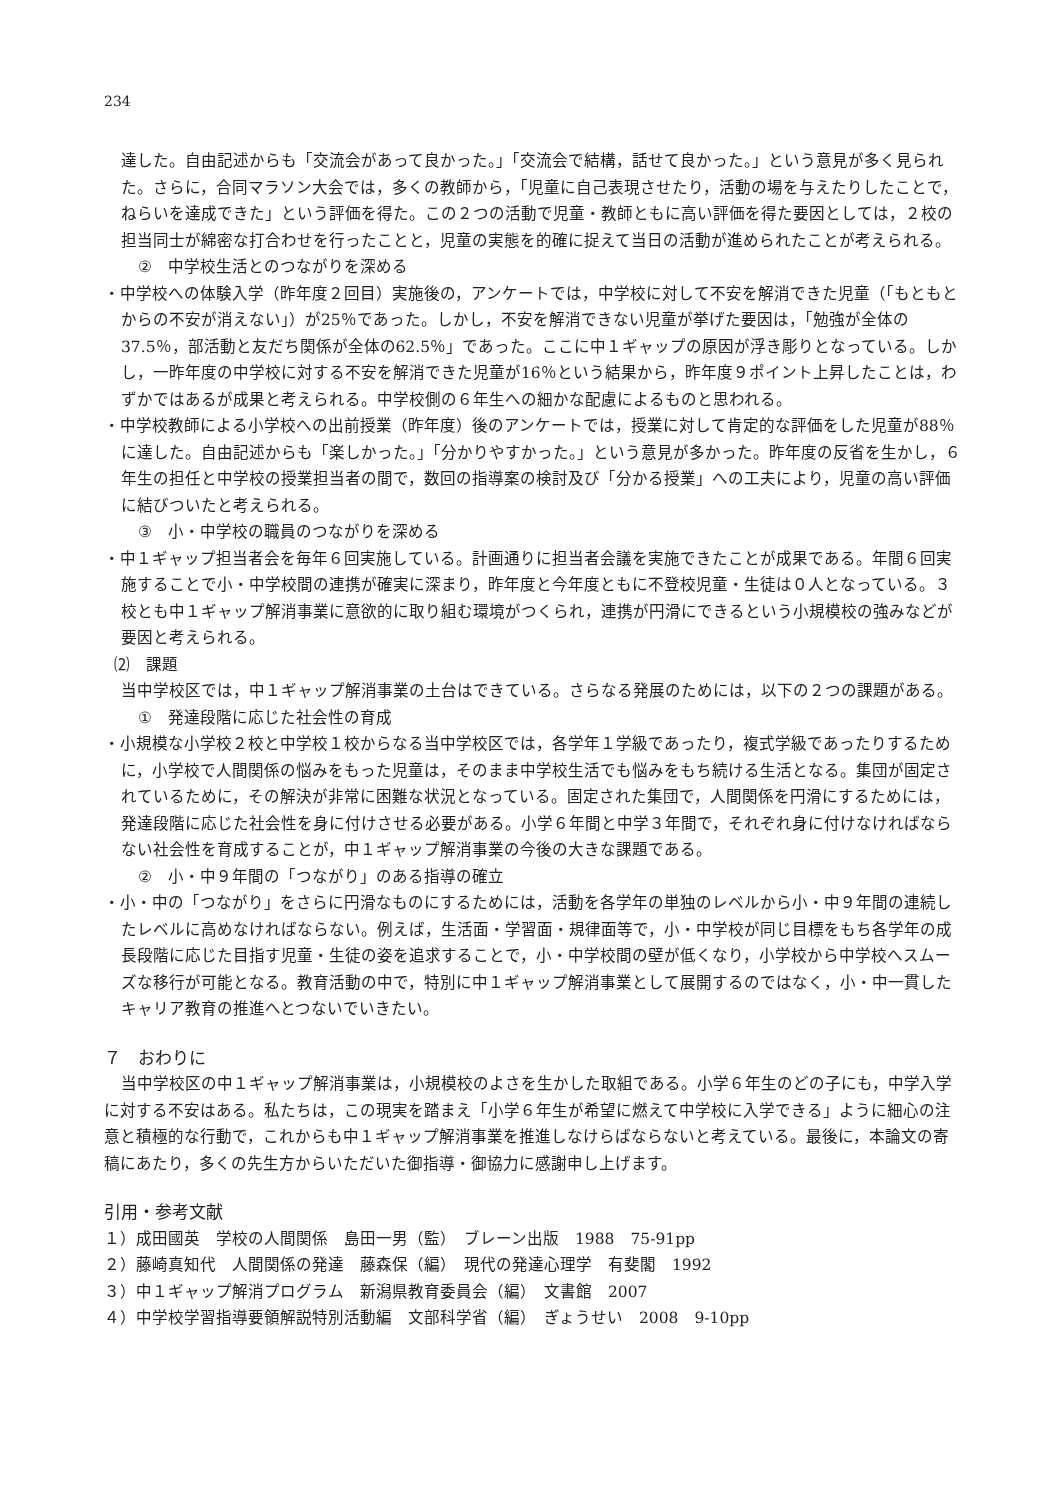234
達した。自由記述からも「交流会があって良かった。」「交流会で結構，話せて良かった。」という意見が多く見られた。さらに，合同マラソン大会では，多くの教師から，「児童に自己表現させたり，活動の場を与えたりしたことで，ねらいを達成できた」という評価を得た。この２つの活動で児童・教師ともに高い評価を得た要因としては，２校の担当同士が綿密な打合わせを行ったことと，児童の実態を的確に捉えて当日の活動が進められたことが考えられる。
②　中学校生活とのつながりを深める
・中学校への体験入学（昨年度２回目）実施後の，アンケートでは，中学校に対して不安を解消できた児童（「もともとからの不安が消えない」）が25％であった。しかし，不安を解消できない児童が挙げた要因は，「勉強が全体の37.5％，部活動と友だち関係が全体の62.5％」であった。ここに中１ギャップの原因が浮き彫りとなっている。しかし，一昨年度の中学校に対する不安を解消できた児童が16％という結果から，昨年度９ポイント上昇したことは，わずかではあるが成果と考えられる。中学校側の６年生への細かな配慮によるものと思われる。
・中学校教師による小学校への出前授業（昨年度）後のアンケートでは，授業に対して肯定的な評価をした児童が88％に達した。自由記述からも「楽しかった。」「分かりやすかった。」という意見が多かった。昨年度の反省を生かし，６年生の担任と中学校の授業担当者の間で，数回の指導案の検討及び「分かる授業」への工夫により，児童の高い評価に結びついたと考えられる。
③　小・中学校の職員のつながりを深める
・中１ギャップ担当者会を毎年６回実施している。計画通りに担当者会議を実施できたことが成果である。年間６回実施することで小・中学校間の連携が確実に深まり，昨年度と今年度ともに不登校児童・生徒は０人となっている。３校とも中１ギャップ解消事業に意欲的に取り組む環境がつくられ，連携が円滑にできるという小規模校の強みなどが要因と考えられる。
⑵　課題
当中学校区では，中１ギャップ解消事業の土台はできている。さらなる発展のためには，以下の２つの課題がある。
①　発達段階に応じた社会性の育成
・小規模な小学校２校と中学校１校からなる当中学校区では，各学年１学級であったり，複式学級であったりするために，小学校で人間関係の悩みをもった児童は，そのまま中学校生活でも悩みをもち続ける生活となる。集団が固定されているために，その解決が非常に困難な状況となっている。固定された集団で，人間関係を円滑にするためには，発達段階に応じた社会性を身に付けさせる必要がある。小学６年間と中学３年間で，それぞれ身に付けなければならない社会性を育成することが，中１ギャップ解消事業の今後の大きな課題である。
②　小・中９年間の「つながり」のある指導の確立
・小・中の「つながり」をさらに円滑なものにするためには，活動を各学年の単独のレベルから小・中９年間の連続したレベルに高めなければならない。例えば，生活面・学習面・規律面等で，小・中学校が同じ目標をもち各学年の成長段階に応じた目指す児童・生徒の姿を追求することで，小・中学校間の壁が低くなり，小学校から中学校へスムーズな移行が可能となる。教育活動の中で，特別に中１ギャップ解消事業として展開するのではなく，小・中一貫したキャリア教育の推進へとつないでいきたい。
７　おわりに
当中学校区の中１ギャップ解消事業は，小規模校のよさを生かした取組である。小学６年生のどの子にも，中学入学に対する不安はある。私たちは，この現実を踏まえ「小学６年生が希望に燃えて中学校に入学できる」ように細心の注意と積極的な行動で，これからも中１ギャップ解消事業を推進しなけらばならないと考えている。最後に，本論文の寄稿にあたり，多くの先生方からいただいた御指導・御協力に感謝申し上げます。
引用・参考文献
１）成田國英　学校の人間関係　島田一男（監）　ブレーン出版　1988　75-91pp
２）藤崎真知代　人間関係の発達　藤森保（編）　現代の発達心理学　有斐閣　1992
３）中１ギャップ解消プログラム　新潟県教育委員会（編）　文書館　2007
４）中学校学習指導要領解説特別活動編　文部科学省（編）　ぎょうせい　2008　9-10pp